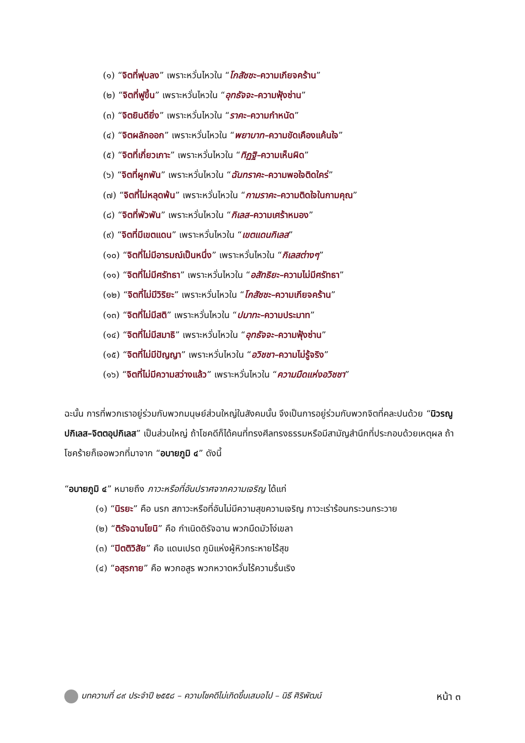(๑) “จิตที่ฟุบลง” เพราะหวั่นไหวใน “โกสัชชะ–ความเกียจคร้าน”
(๒) “จิตที่ฟูขึ้น” เพราะหวั่นไหวใน “อุทธัจจะ–ความฟุ้งซ่าน”
(๓) “จิตยินดียิ่ง” เพราะหวั่นไหวใน “ราคะ–ความกำหนัด”
(๔) “จิตผลักออก” เพราะหวั่นไหวใน “พยาบาท–ความขัดเคืองแค้นใจ”
(๕) “จิตที่เกี่ยวเกาะ” เพราะหวั่นไหวใน “ทิฏฐิ–ความเห็นผิด”
(๖) “จิตที่ผูกพัน” เพราะหวั่นไหวใน “ฉันทราคะ–ความพอใจติดใคร่”
(๗) “จิตที่ไม่หลุดพ้น” เพราะหวั่นไหวใน “กามราคะ–ความติดใจในกามคุณ”
(๘) “จิตที่พัวพัน” เพราะหวั่นไหวใน “กิเลส–ความเศร้าหมอง”
(๙) “จิตที่มีเขตแดน” เพราะหวั่นไหวใน “เขตแดนกิเลส”
(๑๐) “จิตที่ไม่มีอารมณ์เป็นหนึ่ง” เพราะหวั่นไหวใน “กิเลสต่างๆ”
(๑๑) “จิตที่ไม่มีศรัทธา” เพราะหวั่นไหวใน “อสัทธิยะ–ความไม่มีศรัทธา”
(๑๒) “จิตที่ไม่มีวิริยะ” เพราะหวั่นไหวใน “โกสัชชะ–ความเกียจคร้าน”
(๑๓) “จิตที่ไม่มีสติ” เพราะหวั่นไหวใน “ปมาทะ–ความประมาท”
(๑๔) “จิตที่ไม่มีสมาธิ” เพราะหวั่นไหวใน “อุทธัจจะ–ความฟุ้งซ่าน”
(๑๕) “จิตที่ไม่มีปัญญา” เพราะหวั่นไหวใน “อวิชชา–ความไม่รู้จริง”
(๑๖) “จิตที่ไม่มีความสว่างแล้ว” เพราะหวั่นไหวใน “ความมืดแห่งอวิชชา”
ฉะนั้น การที่พวกเราอยู่ร่วมกับพวกมนุษย์ส่วนใหญ่ในสังคมนั้น จึงเป็นการอยู่ร่วมกับพวกจิตที่คละปนด้วย “นิวรณูปกิเลส–จิตตอุปกิเลส” เป็นส่วนใหญ่ ถ้าโชคดีก็ได้คนที่ทรงศีลทรงธรรมหรือมีสามัญสำนึกที่ประกอบด้วยเหตุผล ถ้าโชคร้ายก็เจอพวกที่มาจาก “อบายภูมิ ๔” ดังนี้
“อบายภูมิ ๔” หมายถึง ภาวะหรือที่อันปราศจากความเจริญ ได้แก่
(๑) “นิรยะ” คือ นรก สภาวะหรือที่อันไม่มีความสุขความเจริญ ภาวะเร่าร้อนกระวนกระวาย
(๒) “ติรัจฉานโยนิ” คือ กำเนิดดิรัจฉาน พวกมืดมัวโง่เขลา
(๓) “ปิตติวิสัย” คือ แดนเปรต ภูมิแห่งผู้หิวกระหายไร้สุข
(๔) “อสุรกาย” คือ พวกอสูร พวกหวาดหวั่นไร้ความรื่นเริง
บทความที่ ๘๙ ประจำปี ๒๕๕๘ – ความโชคดีไม่เกิดขึ้นเสมอไป – นิธี ศิริพัฒน์ หน้า ๓